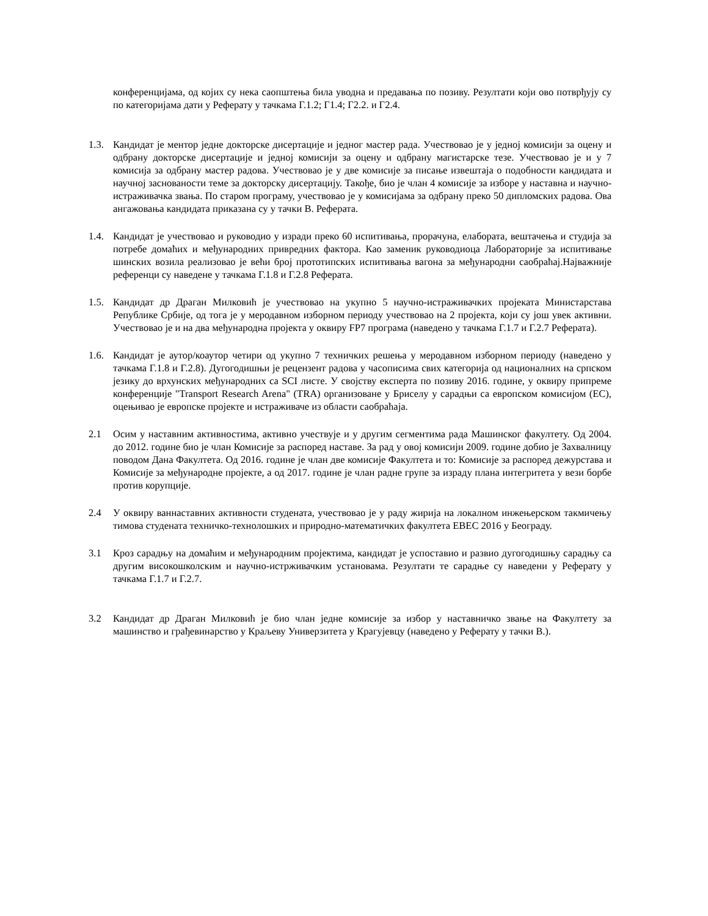конференцијама, од којих су нека саопштења била уводна и предавања по позиву. Резултати који ово потврђују су по категоријама дати у Реферату у тачкама Г.1.2; Г1.4; Г2.2. и Г2.4.
1.3. Кандидат је ментор једне докторске дисертације и једног мастер рада. Учествовао је у једној комисији за оцену и одбрану докторске дисертације и једној комисији за оцену и одбрану магистарске тезе. Учествовао је и у 7 комисија за одбрану мастер радова. Учествовао је у две комисије за писање извештаја о подобности кандидата и научној заснованости теме за докторску дисертацију. Такође, био је члан 4 комисије за изборе у наставна и научно-истраживачка звања. По старом програму, учествовао је у комисијама за одбрану преко 50 дипломских радова. Ова ангажовања кандидата приказана су у тачки В. Реферата.
1.4. Кандидат је учествовао и руководио у изради преко 60 испитивања, прорачуна, елабората, вештачења и студија за потребе домаћих и међународних привредних фактора. Као заменик руководиоца Лабораторије за испитивање шинских возила реализовао је већи број прототипских испитивања вагона за међународни саобраћај.Најважније референци су наведене у тачкама Г.1.8 и Г.2.8 Реферата.
1.5. Кандидат др Драган Милковић је учествовао на укупно 5 научно-истраживачких пројеката Министарстава Републике Србије, од тога је у меродавном изборном периоду учествовао на 2 пројекта, који су још увек активни. Учествовао је и на два међународна пројекта у оквиру FP7 програма (наведено у тачкама Г.1.7 и Г.2.7 Реферата).
1.6. Кандидат је аутор/коаутор четири од укупно 7 техничких решења у меродавном изборном периоду (наведено у тачкама Г.1.8 и Г.2.8). Дугогодишњи је рецензент радова у часописима свих категорија од националних на српском језику до врхунских међународних са SCI листе. У својству експерта по позиву 2016. године, у оквиру припреме конференције "Transport Research Arena" (TRA) организоване у Бриселу у сарадњи са европском комисијом (EC), оцењивао је европске пројекте и истраживаче из области саобраћаја.
2.1 Осим у наставним активностима, активно учествује и у другим сегментима рада Машинског факултету. Од 2004. до 2012. године био је члан Комисије за распоред наставе. За рад у овој комисији 2009. године добио је Захвалницу поводом Дана Факултета. Од 2016. године је члан две комисије Факултета и то: Комисије за распоред дежурстава и Комисије за међународне пројекте, а од 2017. године је члан радне групе за израду плана интегритета у вези борбе против корупције.
2.4 У оквиру ваннаставних активности студената, учествовао је у раду жирија на локалном инжењерском такмичењу тимова студената техничко-технолошких и природно-математичких факултета EBEC 2016 у Београду.
3.1 Кроз сарадњу на домаћим и међународним пројектима, кандидат је успоставио и развио дугогодишњу сарадњу са другим високошколским и научно-истрживачким установама. Резултати те сарадње су наведени у Реферату у тачкама Г.1.7 и Г.2.7.
3.2 Кандидат др Драган Милковић је био члан једне комисије за избор у наставничко звање на Факултету за машинство и грађевинарство у Краљеву Универзитета у Крагујевцу (наведено у Реферату у тачки В.).